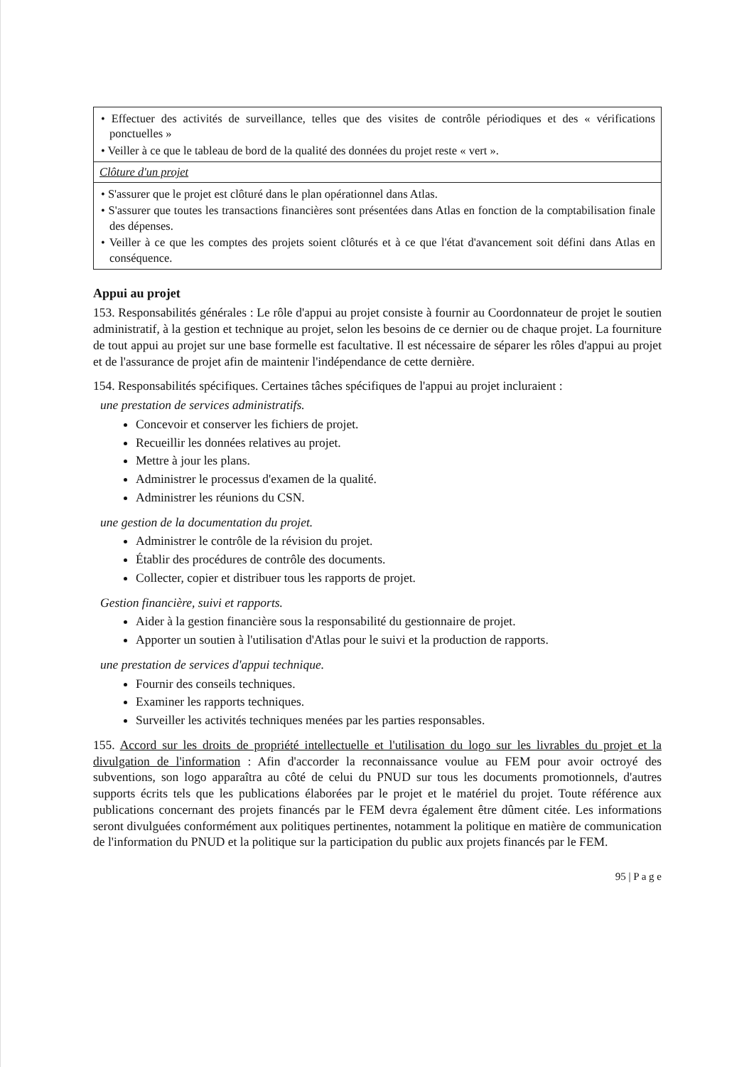| • Effectuer des activités de surveillance, telles que des visites de contrôle périodiques et des « vérifications ponctuelles » • Veiller à ce que le tableau de bord de la qualité des données du projet reste « vert ». |
| Clôture d'un projet |
| • S'assurer que le projet est clôturé dans le plan opérationnel dans Atlas. • S'assurer que toutes les transactions financières sont présentées dans Atlas en fonction de la comptabilisation finale des dépenses. • Veiller à ce que les comptes des projets soient clôturés et à ce que l'état d'avancement soit défini dans Atlas en conséquence. |
Appui au projet
153. Responsabilités générales : Le rôle d'appui au projet consiste à fournir au Coordonnateur de projet le soutien administratif, à la gestion et technique au projet, selon les besoins de ce dernier ou de chaque projet. La fourniture de tout appui au projet sur une base formelle est facultative. Il est nécessaire de séparer les rôles d'appui au projet et de l'assurance de projet afin de maintenir l'indépendance de cette dernière.
154. Responsabilités spécifiques. Certaines tâches spécifiques de l'appui au projet incluraient :
une prestation de services administratifs.
Concevoir et conserver les fichiers de projet.
Recueillir les données relatives au projet.
Mettre à jour les plans.
Administrer le processus d'examen de la qualité.
Administrer les réunions du CSN.
une gestion de la documentation du projet.
Administrer le contrôle de la révision du projet.
Établir des procédures de contrôle des documents.
Collecter, copier et distribuer tous les rapports de projet.
Gestion financière, suivi et rapports.
Aider à la gestion financière sous la responsabilité du gestionnaire de projet.
Apporter un soutien à l'utilisation d'Atlas pour le suivi et la production de rapports.
une prestation de services d'appui technique.
Fournir des conseils techniques.
Examiner les rapports techniques.
Surveiller les activités techniques menées par les parties responsables.
155. Accord sur les droits de propriété intellectuelle et l'utilisation du logo sur les livrables du projet et la divulgation de l'information : Afin d'accorder la reconnaissance voulue au FEM pour avoir octroyé des subventions, son logo apparaîtra au côté de celui du PNUD sur tous les documents promotionnels, d'autres supports écrits tels que les publications élaborées par le projet et le matériel du projet. Toute référence aux publications concernant des projets financés par le FEM devra également être dûment citée. Les informations seront divulguées conformément aux politiques pertinentes, notamment la politique en matière de communication de l'information du PNUD et la politique sur la participation du public aux projets financés par le FEM.
95 | P a g e